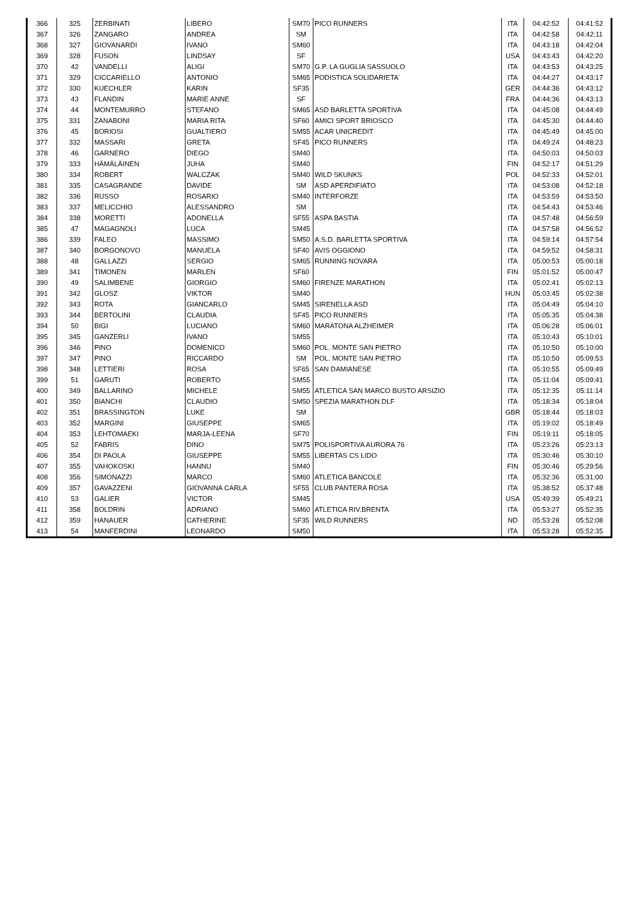| 366 | 325 | ZERBINATI | LIBERO | SM70 | PICO RUNNERS | ITA | 04:42:52 | 04:41:52 |
| 367 | 326 | ZANGARO | ANDREA | SM | | ITA | 04:42:58 | 04:42:11 |
| 368 | 327 | GIOVANARDI | IVANO | SM60 | | ITA | 04:43:18 | 04:42:04 |
| 369 | 328 | FUSON | LINDSAY | SF | | USA | 04:43:43 | 04:42:20 |
| 370 | 42 | VANDELLI | ALIGI | SM70 | G.P. LA GUGLIA SASSUOLO | ITA | 04:43:53 | 04:43:25 |
| 371 | 329 | CICCARIELLO | ANTONIO | SM65 | PODISTICA SOLIDARIETA´ | ITA | 04:44:27 | 04:43:17 |
| 372 | 330 | KUECHLER | KARIN | SF35 | | GER | 04:44:36 | 04:43:12 |
| 373 | 43 | FLANDIN | MARIE ANNE | SF | | FRA | 04:44:36 | 04:43:13 |
| 374 | 44 | MONTEMURRO | STEFANO | SM65 | ASD BARLETTA SPORTIVA | ITA | 04:45:08 | 04:44:49 |
| 375 | 331 | ZANABONI | MARIA RITA | SF60 | AMICI SPORT BRIOSCO | ITA | 04:45:30 | 04:44:40 |
| 376 | 45 | BORIOSI | GUALTIERO | SM55 | ACAR UNICREDIT | ITA | 04:45:49 | 04:45:00 |
| 377 | 332 | MASSARI | GRETA | SF45 | PICO RUNNERS | ITA | 04:49:24 | 04:48:23 |
| 378 | 46 | GARNERO | DIEGO | SM40 | | ITA | 04:50:03 | 04:50:03 |
| 379 | 333 | HÄMÄLÄINEN | JUHA | SM40 | | FIN | 04:52:17 | 04:51:29 |
| 380 | 334 | ROBERT | WALCZAK | SM40 | WILD SKUNKS | POL | 04:52:33 | 04:52:01 |
| 381 | 335 | CASAGRANDE | DAVIDE | SM | ASD APERDIFIATO | ITA | 04:53:08 | 04:52:18 |
| 382 | 336 | RUSSO | ROSARIO | SM40 | INTERFORZE | ITA | 04:53:59 | 04:53:50 |
| 383 | 337 | MELICCHIO | ALESSANDRO | SM | | ITA | 04:54:43 | 04:53:46 |
| 384 | 338 | MORETTI | ADONELLA | SF55 | ASPA BASTIA | ITA | 04:57:48 | 04:56:59 |
| 385 | 47 | MAGAGNOLI | LUCA | SM45 | | ITA | 04:57:58 | 04:56:52 |
| 386 | 339 | FALEO | MASSIMO | SM50 | A.S.D. BARLETTA SPORTIVA | ITA | 04:59:14 | 04:57:54 |
| 387 | 340 | BORGONOVO | MANUELA | SF40 | AVIS OGGIONO | ITA | 04:59:52 | 04:58:31 |
| 388 | 48 | GALLAZZI | SERGIO | SM65 | RUNNING NOVARA | ITA | 05:00:53 | 05:00:18 |
| 389 | 341 | TIMONEN | MARLEN | SF60 | | FIN | 05:01:52 | 05:00:47 |
| 390 | 49 | SALIMBENE | GIORGIO | SM60 | FIRENZE MARATHON | ITA | 05:02:41 | 05:02:13 |
| 391 | 342 | GLOSZ | VIKTOR | SM40 | | HUN | 05:03:45 | 05:02:38 |
| 392 | 343 | ROTA | GIANCARLO | SM45 | SIRENELLA ASD | ITA | 05:04:49 | 05:04:10 |
| 393 | 344 | BERTOLINI | CLAUDIA | SF45 | PICO RUNNERS | ITA | 05:05:35 | 05:04:38 |
| 394 | 50 | BIGI | LUCIANO | SM60 | MARATONA ALZHEIMER | ITA | 05:06:28 | 05:06:01 |
| 395 | 345 | GANZERLI | IVANO | SM55 | | ITA | 05:10:43 | 05:10:01 |
| 396 | 346 | PINO | DOMENICO | SM60 | POL. MONTE SAN PIETRO | ITA | 05:10:50 | 05:10:00 |
| 397 | 347 | PINO | RICCARDO | SM | POL. MONTE SAN PIETRO | ITA | 05:10:50 | 05:09:53 |
| 398 | 348 | LETTIERI | ROSA | SF65 | SAN DAMIANESE | ITA | 05:10:55 | 05:09:49 |
| 399 | 51 | GARUTI | ROBERTO | SM55 | | ITA | 05:11:04 | 05:09:41 |
| 400 | 349 | BALLARINO | MICHELE | SM55 | ATLETICA SAN MARCO BUSTO ARSIZIO | ITA | 05:12:35 | 05:11:14 |
| 401 | 350 | BIANCHI | CLAUDIO | SM50 | SPEZIA MARATHON DLF | ITA | 05:18:34 | 05:18:04 |
| 402 | 351 | BRASSINGTON | LUKE | SM | | GBR | 05:18:44 | 05:18:03 |
| 403 | 352 | MARGINI | GIUSEPPE | SM65 | | ITA | 05:19:02 | 05:18:49 |
| 404 | 353 | LEHTOMAEKI | MARJA-LEENA | SF70 | | FIN | 05:19:11 | 05:18:05 |
| 405 | 52 | FABRIS | DINO | SM75 | POLISPORTIVA AURORA 76 | ITA | 05:23:26 | 05:23:13 |
| 406 | 354 | DI PAOLA | GIUSEPPE | SM55 | LIBERTAS CS LIDO | ITA | 05:30:46 | 05:30:10 |
| 407 | 355 | VAHOKOSKI | HANNU | SM40 | | FIN | 05:30:46 | 05:29:56 |
| 408 | 356 | SIMONAZZI | MARCO | SM60 | ATLETICA BANCOLE | ITA | 05:32:36 | 05:31:00 |
| 409 | 357 | GAVAZZENI | GIOVANNA CARLA | SF55 | CLUB PANTERA ROSA | ITA | 05:38:52 | 05:37:48 |
| 410 | 53 | GALIER | VICTOR | SM45 | | USA | 05:49:39 | 05:49:21 |
| 411 | 358 | BOLDRIN | ADRIANO | SM60 | ATLETICA RIV.BRENTA | ITA | 05:53:27 | 05:52:35 |
| 412 | 359 | HANAUER | CATHERINE | SF35 | WILD RUNNERS | ND | 05:53:28 | 05:52:08 |
| 413 | 54 | MANFERDINI | LEONARDO | SM50 | | ITA | 05:53:28 | 05:52:35 |